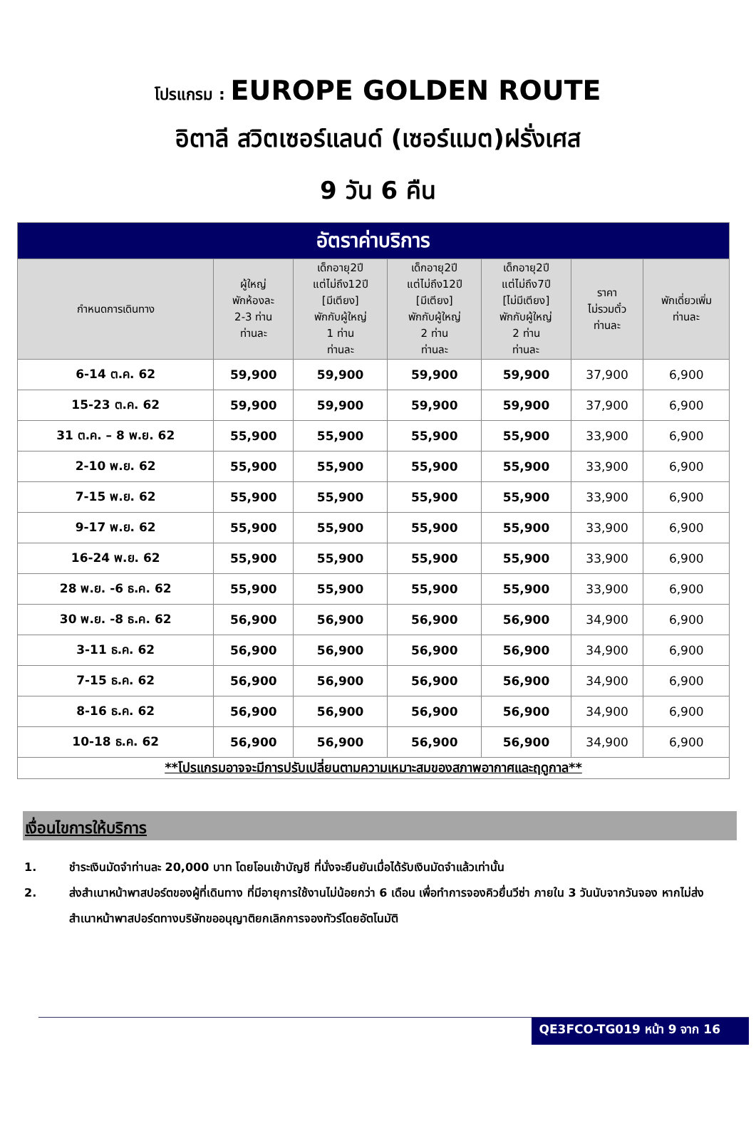โปรแกรม : EUROPE GOLDEN ROUTE
อิตาลี สวิตเซอร์แลนด์ (เซอร์แมต)ฝรั่งเศส
9 วัน 6 คืน
| อัตราค่าบริการ | | | | | | |
| --- | --- | --- | --- | --- | --- | --- |
| กำหนดการเดินทาง | ผู้ใหญ่ พักห้องละ 2-3 ท่าน ท่านละ | เด็กอายุ2ปี แต่ไม่ถึง12ปี [มีเตียง] พักกับผู้ใหญ่ 1 ท่าน ท่านละ | เด็กอายุ2ปี แต่ไม่ถึง12ปี [มีเตียง] พักกับผู้ใหญ่ 2 ท่าน ท่านละ | เด็กอายุ2ปี แต่ไม่ถึง7ปี [ไม่มีเตียง] พักกับผู้ใหญ่ 2 ท่าน ท่านละ | ราคา ไม่รวมตั๋ว ท่านละ | พักเดี่ยวเพิ่ม ท่านละ |
| 6-14 ต.ค. 62 | 59,900 | 59,900 | 59,900 | 59,900 | 37,900 | 6,900 |
| 15-23 ต.ค. 62 | 59,900 | 59,900 | 59,900 | 59,900 | 37,900 | 6,900 |
| 31 ต.ค. – 8 พ.ย. 62 | 55,900 | 55,900 | 55,900 | 55,900 | 33,900 | 6,900 |
| 2-10 พ.ย. 62 | 55,900 | 55,900 | 55,900 | 55,900 | 33,900 | 6,900 |
| 7-15 พ.ย. 62 | 55,900 | 55,900 | 55,900 | 55,900 | 33,900 | 6,900 |
| 9-17 พ.ย. 62 | 55,900 | 55,900 | 55,900 | 55,900 | 33,900 | 6,900 |
| 16-24 พ.ย. 62 | 55,900 | 55,900 | 55,900 | 55,900 | 33,900 | 6,900 |
| 28 พ.ย. -6 ธ.ค. 62 | 55,900 | 55,900 | 55,900 | 55,900 | 33,900 | 6,900 |
| 30 พ.ย. -8 ธ.ค. 62 | 56,900 | 56,900 | 56,900 | 56,900 | 34,900 | 6,900 |
| 3-11 ธ.ค. 62 | 56,900 | 56,900 | 56,900 | 56,900 | 34,900 | 6,900 |
| 7-15 ธ.ค. 62 | 56,900 | 56,900 | 56,900 | 56,900 | 34,900 | 6,900 |
| 8-16 ธ.ค. 62 | 56,900 | 56,900 | 56,900 | 56,900 | 34,900 | 6,900 |
| 10-18 ธ.ค. 62 | 56,900 | 56,900 | 56,900 | 56,900 | 34,900 | 6,900 |
| **โปรแกรมอาจจะมีการปรับเปลี่ยนตามความเหมาะสมของสภาพอากาศและฤดูกาล** | | | | | | |
เงื่อนไขการให้บริการ
1. ชำระเงินมัดจำท่านละ 20,000 บาท โดยโอนเข้าบัญชี ที่นั่งจะยืนยันเมื่อได้รับเงินมัดจำแล้วเท่านั้น
2. ส่งสำเนาหน้าพาสปอร์ตของผู้ที่เดินทาง ที่มีอายุการใช้งานไม่น้อยกว่า 6 เดือน เพื่อทำการจองคิวยื่นวีซ่า ภายใน 3 วันนับจากวันจอง หากไม่ส่งสำเนาหน้าพาสปอร์ตทางบริษัทขออนุญาติยกเลิกการจองทัวร์โดยอัตโนมัติ
QE3FCO-TG019 หน้า 9 จาก 16